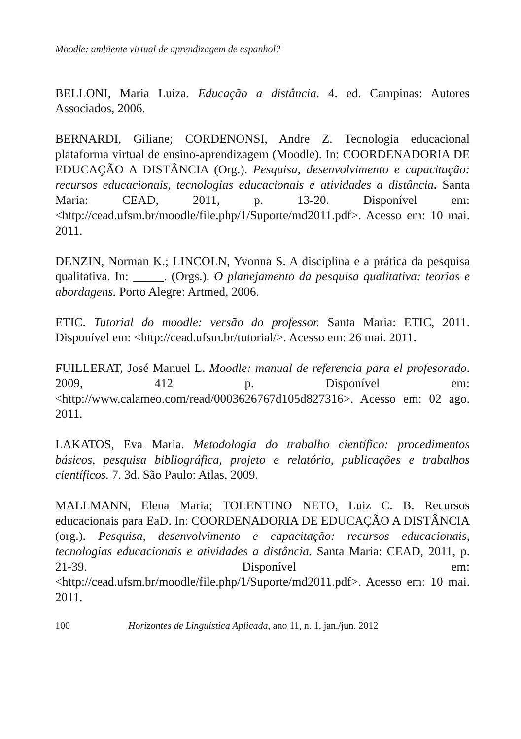Moodle: ambiente virtual de aprendizagem de espanhol?
BELLONI, Maria Luiza. Educação a distância. 4. ed. Campinas: Autores Associados, 2006.
BERNARDI, Giliane; CORDENONSI, Andre Z. Tecnologia educacional plataforma virtual de ensino-aprendizagem (Moodle). In: COORDENADORIA DE EDUCAÇÃO A DISTÂNCIA (Org.). Pesquisa, desenvolvimento e capacitação: recursos educacionais, tecnologias educacionais e atividades a distância. Santa Maria: CEAD, 2011, p. 13-20. Disponível em: <http://cead.ufsm.br/moodle/file.php/1/Suporte/md2011.pdf>. Acesso em: 10 mai. 2011.
DENZIN, Norman K.; LINCOLN, Yvonna S. A disciplina e a prática da pesquisa qualitativa. In: _____. (Orgs.). O planejamento da pesquisa qualitativa: teorias e abordagens. Porto Alegre: Artmed, 2006.
ETIC. Tutorial do moodle: versão do professor. Santa Maria: ETIC, 2011. Disponível em: <http://cead.ufsm.br/tutorial/>. Acesso em: 26 mai. 2011.
FUILLERAT, José Manuel L. Moodle: manual de referencia para el profesorado. 2009, 412 p. Disponível em: <http://www.calameo.com/read/0003626767d105d827316>. Acesso em: 02 ago. 2011.
LAKATOS, Eva Maria. Metodologia do trabalho científico: procedimentos básicos, pesquisa bibliográfica, projeto e relatório, publicações e trabalhos científicos. 7. 3d. São Paulo: Atlas, 2009.
MALLMANN, Elena Maria; TOLENTINO NETO, Luiz C. B. Recursos educacionais para EaD. In: COORDENADORIA DE EDUCAÇÃO A DISTÂNCIA (org.). Pesquisa, desenvolvimento e capacitação: recursos educacionais, tecnologias educacionais e atividades a distância. Santa Maria: CEAD, 2011, p. 21-39. Disponível em: <http://cead.ufsm.br/moodle/file.php/1/Suporte/md2011.pdf>. Acesso em: 10 mai. 2011.
100 Horizontes de Linguística Aplicada, ano 11, n. 1, jan./jun. 2012